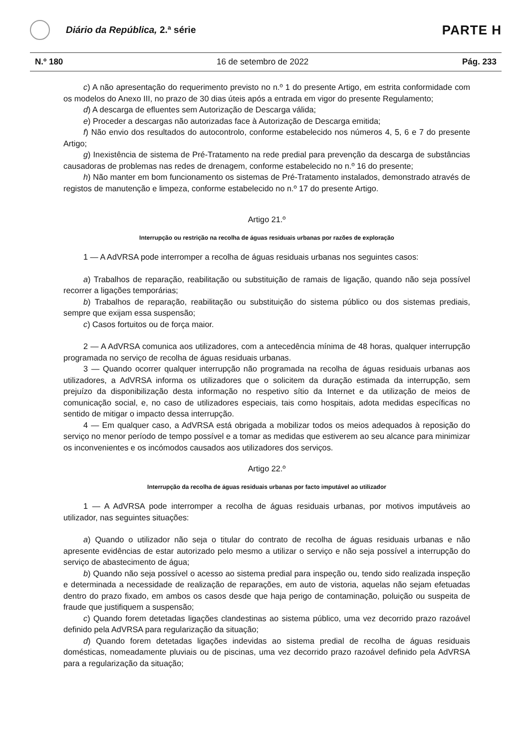Diário da República, 2.ª série
PARTE H
N.º 180 16 de setembro de 2022 Pág. 233
c) A não apresentação do requerimento previsto no n.º 1 do presente Artigo, em estrita conformidade com os modelos do Anexo III, no prazo de 30 dias úteis após a entrada em vigor do presente Regulamento;
d) A descarga de efluentes sem Autorização de Descarga válida;
e) Proceder a descargas não autorizadas face à Autorização de Descarga emitida;
f) Não envio dos resultados do autocontrolo, conforme estabelecido nos números 4, 5, 6 e 7 do presente Artigo;
g) Inexistência de sistema de Pré-Tratamento na rede predial para prevenção da descarga de substâncias causadoras de problemas nas redes de drenagem, conforme estabelecido no n.º 16 do presente;
h) Não manter em bom funcionamento os sistemas de Pré-Tratamento instalados, demonstrado através de registos de manutenção e limpeza, conforme estabelecido no n.º 17 do presente Artigo.
Artigo 21.º
Interrupção ou restrição na recolha de águas residuais urbanas por razões de exploração
1 — A AdVRSA pode interromper a recolha de águas residuais urbanas nos seguintes casos:
a) Trabalhos de reparação, reabilitação ou substituição de ramais de ligação, quando não seja possível recorrer a ligações temporárias;
b) Trabalhos de reparação, reabilitação ou substituição do sistema público ou dos sistemas prediais, sempre que exijam essa suspensão;
c) Casos fortuitos ou de força maior.
2 — A AdVRSA comunica aos utilizadores, com a antecedência mínima de 48 horas, qualquer interrupção programada no serviço de recolha de águas residuais urbanas.
3 — Quando ocorrer qualquer interrupção não programada na recolha de águas residuais urbanas aos utilizadores, a AdVRSA informa os utilizadores que o solicitem da duração estimada da interrupção, sem prejuízo da disponibilização desta informação no respetivo sítio da Internet e da utilização de meios de comunicação social, e, no caso de utilizadores especiais, tais como hospitais, adota medidas específicas no sentido de mitigar o impacto dessa interrupção.
4 — Em qualquer caso, a AdVRSA está obrigada a mobilizar todos os meios adequados à reposição do serviço no menor período de tempo possível e a tomar as medidas que estiverem ao seu alcance para minimizar os inconvenientes e os incómodos causados aos utilizadores dos serviços.
Artigo 22.º
Interrupção da recolha de águas residuais urbanas por facto imputável ao utilizador
1 — A AdVRSA pode interromper a recolha de águas residuais urbanas, por motivos imputáveis ao utilizador, nas seguintes situações:
a) Quando o utilizador não seja o titular do contrato de recolha de águas residuais urbanas e não apresente evidências de estar autorizado pelo mesmo a utilizar o serviço e não seja possível a interrupção do serviço de abastecimento de água;
b) Quando não seja possível o acesso ao sistema predial para inspeção ou, tendo sido realizada inspeção e determinada a necessidade de realização de reparações, em auto de vistoria, aquelas não sejam efetuadas dentro do prazo fixado, em ambos os casos desde que haja perigo de contaminação, poluição ou suspeita de fraude que justifiquem a suspensão;
c) Quando forem detetadas ligações clandestinas ao sistema público, uma vez decorrido prazo razoável definido pela AdVRSA para regularização da situação;
d) Quando forem detetadas ligações indevidas ao sistema predial de recolha de águas residuais domésticas, nomeadamente pluviais ou de piscinas, uma vez decorrido prazo razoável definido pela AdVRSA para a regularização da situação;